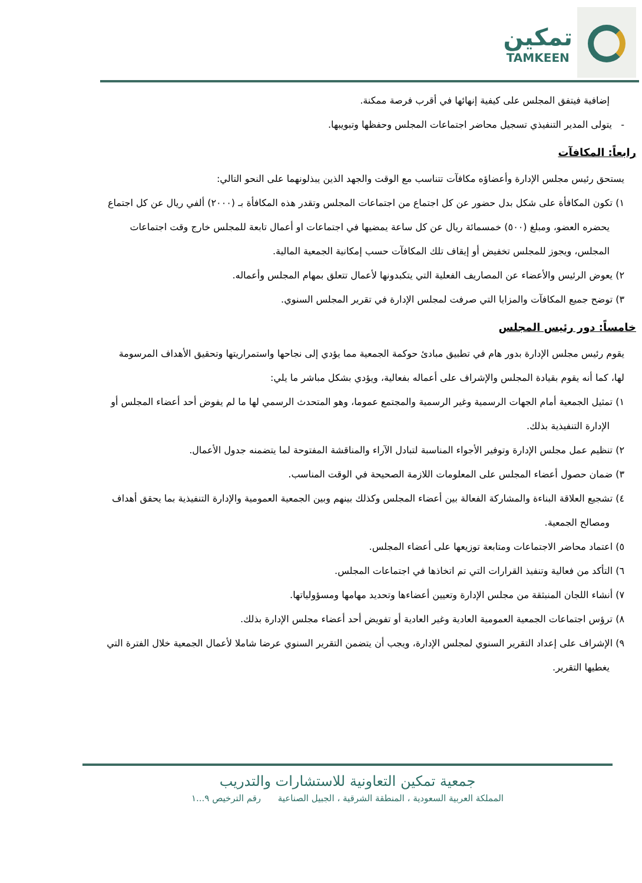تمكين
TAMKEEN
إضافية فيتفق المجلس على كيفية إنهائها في أقرب فرصة ممكنة.
- يتولى المدير التنفيذي تسجيل محاضر اجتماعات المجلس وحفظها وتبويبها.
رابعاً: المكافآت
يستحق رئيس مجلس الإدارة وأعضاؤه مكافآت تتناسب مع الوقت والجهد الذين يبذلونهما على النحو التالي:
١) تكون المكافأة على شكل بدل حضور عن كل اجتماع من اجتماعات المجلس وتقدر هذه المكافأة بـ (٢٠٠٠) ألفي ريال عن كل اجتماع يحضره العضو، ومبلغ (٥٠٠) خمسمائة ريال عن كل ساعة يمضيها في اجتماعات او أعمال تابعة للمجلس خارج وقت اجتماعات المجلس، ويجوز للمجلس تخفيض أو إيقاف تلك المكافآت حسب إمكانية الجمعية المالية.
٢) يعوض الرئيس والأعضاء عن المصاريف الفعلية التي يتكبدونها لأعمال تتعلق بمهام المجلس وأعماله.
٣) توضح جميع المكافآت والمزايا التي صرفت لمجلس الإدارة في تقرير المجلس السنوي.
خامساً: دور رئيس المجلس
يقوم رئيس مجلس الإدارة بدور هام في تطبيق مبادئ حوكمة الجمعية مما يؤدي إلى نجاحها واستمراريتها وتحقيق الأهداف المرسومة لها، كما أنه يقوم بقيادة المجلس والإشراف على أعماله بفعالية، ويؤدي بشكل مباشر ما يلي:
١) تمثيل الجمعية أمام الجهات الرسمية وغير الرسمية والمجتمع عموما، وهو المتحدث الرسمي لها ما لم يفوض أحد أعضاء المجلس أو الإدارة التنفيذية بذلك.
٢) تنظيم عمل مجلس الإدارة وتوفير الأجواء المناسبة لتبادل الآراء والمناقشة المفتوحة لما يتضمنه جدول الأعمال.
٣) ضمان حصول أعضاء المجلس على المعلومات اللازمة الصحيحة في الوقت المناسب.
٤) تشجيع العلاقة البناءة والمشاركة الفعالة بين أعضاء المجلس وكذلك بينهم وبين الجمعية العمومية والإدارة التنفيذية بما يحقق أهداف ومصالح الجمعية.
٥) اعتماد محاضر الاجتماعات ومتابعة توزيعها على أعضاء المجلس.
٦) التأكد من فعالية وتنفيذ القرارات التي تم اتخاذها في اجتماعات المجلس.
٧) أنشاء اللجان المنبثقة من مجلس الإدارة وتعيين أعضاءها وتحديد مهامها ومسؤولياتها.
٨) ترؤس اجتماعات الجمعية العمومية العادية وغير العادية أو تفويض أحد أعضاء مجلس الإدارة بذلك.
٩) الإشراف على إعداد التقرير السنوي لمجلس الإدارة، ويجب أن يتضمن التقرير السنوي عرضا شاملا لأعمال الجمعية خلال الفترة التي يغطيها التقرير.
جمعية تمكين التعاونية للاستشارات والتدريب
المملكة العربية السعودية ، المنطقة الشرقية ، الجبيل الصناعية رقم الترخيص ٩...١